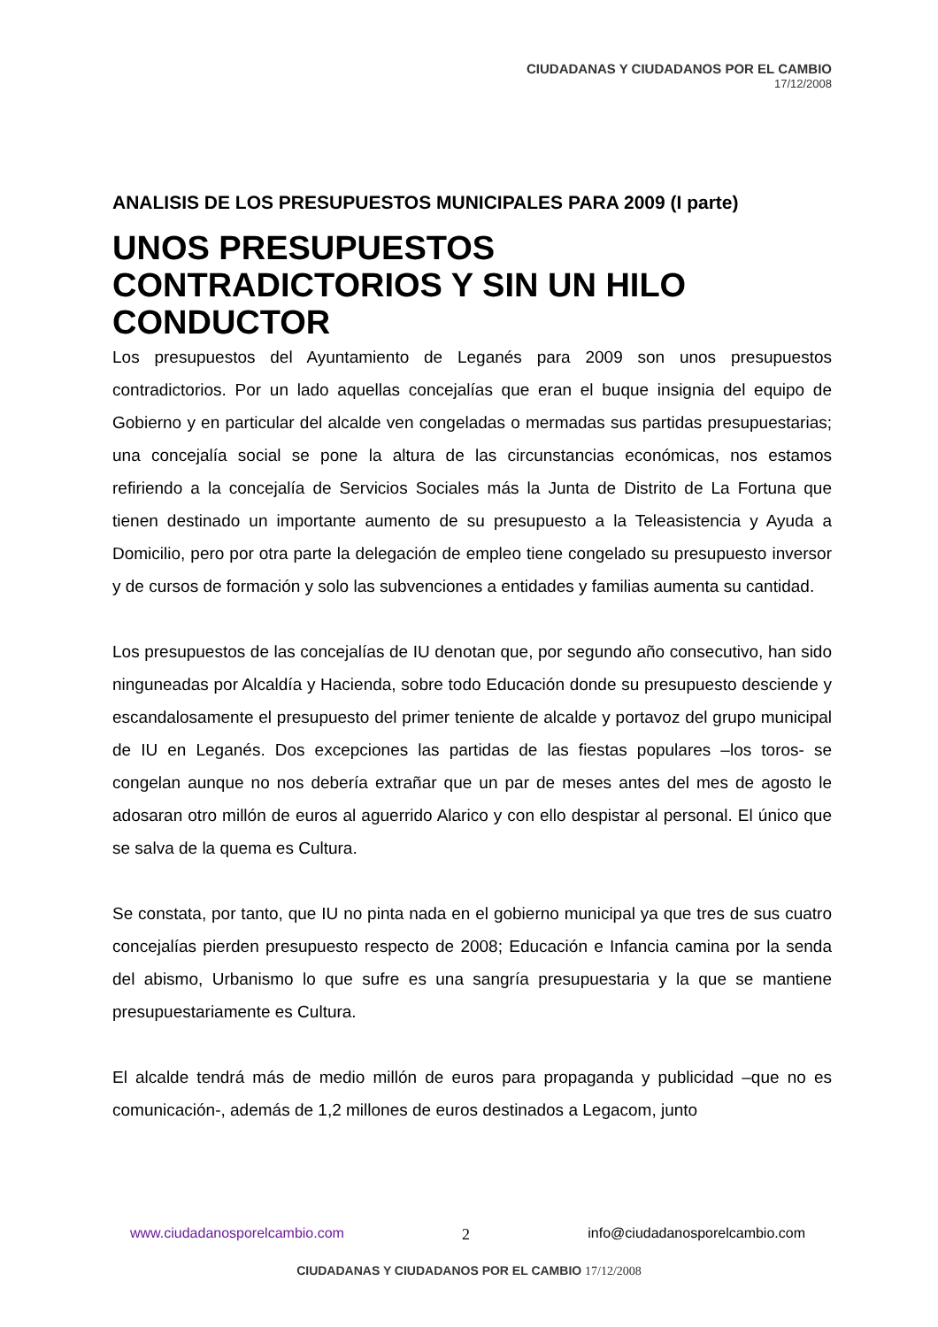CIUDADANAS Y CIUDADANOS POR EL CAMBIO
17/12/2008
ANALISIS DE LOS PRESUPUESTOS MUNICIPALES PARA 2009 (I parte)
UNOS PRESUPUESTOS CONTRADICTORIOS Y SIN UN HILO CONDUCTOR
Los presupuestos del Ayuntamiento de Leganés para 2009 son unos presupuestos contradictorios. Por un lado aquellas concejalías que eran el buque insignia del equipo de Gobierno y en particular del alcalde ven congeladas o mermadas sus partidas presupuestarias; una concejalía social se pone la altura de las circunstancias económicas, nos estamos refiriendo a la concejalía de Servicios Sociales más la Junta de Distrito de La Fortuna que tienen destinado un importante aumento de su presupuesto a la Teleasistencia y Ayuda a Domicilio, pero por otra parte la delegación de empleo tiene congelado su presupuesto inversor y de cursos de formación y solo las subvenciones a entidades y familias aumenta su cantidad.
Los presupuestos de las concejalías de IU denotan que, por segundo año consecutivo, han sido ninguneadas por Alcaldía y Hacienda, sobre todo Educación donde su presupuesto desciende y escandalosamente el presupuesto del primer teniente de alcalde y portavoz del grupo municipal de IU en Leganés. Dos excepciones las partidas de las fiestas populares –los toros- se congelan aunque no nos debería extrañar que un par de meses antes del mes de agosto le adosaran otro millón de euros al aguerrido Alarico y con ello despistar al personal. El único que se salva de la quema es Cultura.
Se constata, por tanto, que IU no pinta nada en el gobierno municipal ya que tres de sus cuatro concejalías pierden presupuesto respecto de 2008; Educación e Infancia camina por la senda del abismo, Urbanismo lo que sufre es una sangría presupuestaria y la que se mantiene presupuestariamente es Cultura.
El alcalde tendrá más de medio millón de euros para propaganda y publicidad –que no es comunicación-, además de 1,2 millones de euros destinados a Legacom, junto
www.ciudadanosporelcambio.com 2 info@ciudadanosporelcambio.com
CIUDADANAS Y CIUDADANOS POR EL CAMBIO 17/12/2008